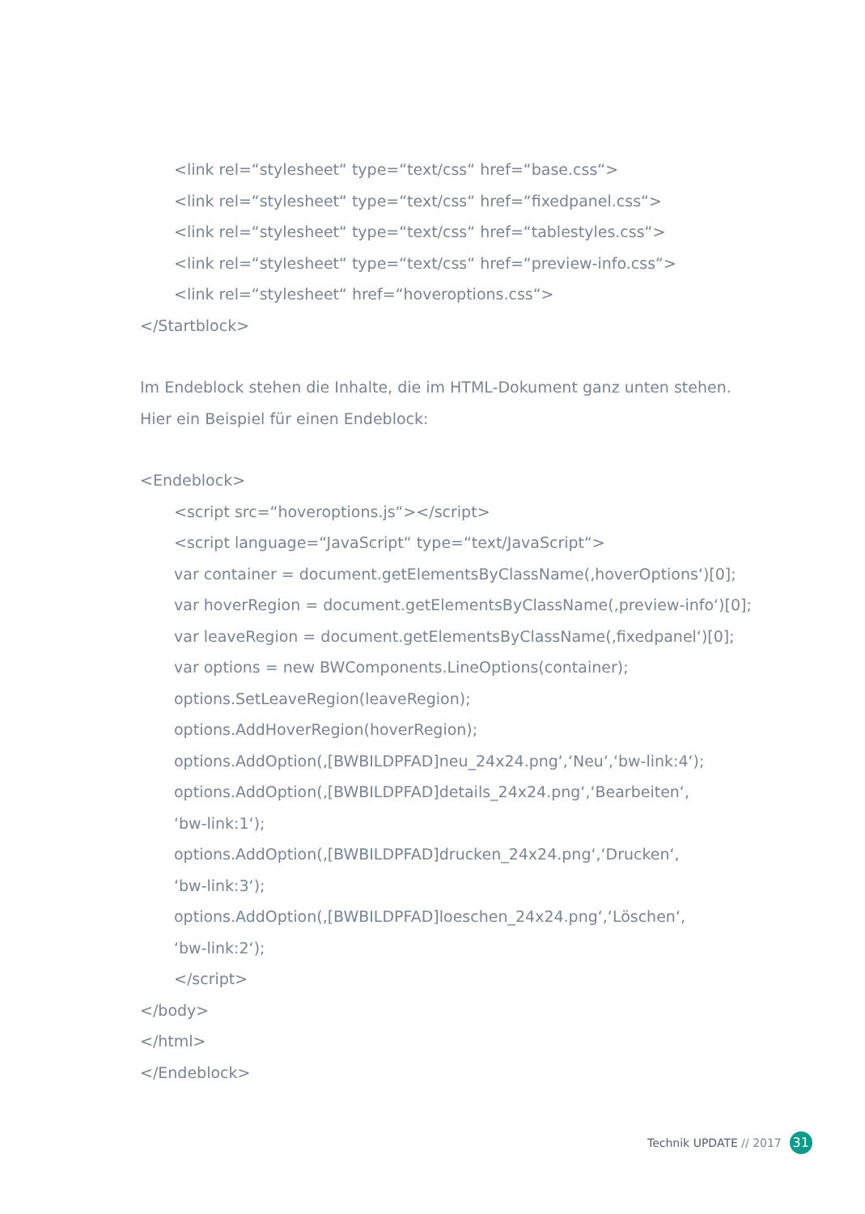<link rel=“stylesheet“ type=“text/css“ href=“base.css“>
<link rel=“stylesheet“ type=“text/css“ href=“fixedpanel.css“>
<link rel=“stylesheet“ type=“text/css“ href=“tablestyles.css“>
<link rel=“stylesheet“ type=“text/css“ href=“preview-info.css“>
<link rel=“stylesheet“ href=“hoveroptions.css“>
</Startblock>
Im Endeblock stehen die Inhalte, die im HTML-Dokument ganz unten stehen.
Hier ein Beispiel für einen Endeblock:
<Endeblock>
<script src=“hoveroptions.js“></script>
<script language=“JavaScript“ type=“text/JavaScript“>
var container = document.getElementsByClassName(‚hoverOptions‘)[0];
var hoverRegion = document.getElementsByClassName(‚preview-info‘)[0];
var leaveRegion = document.getElementsByClassName(‚fixedpanel‘)[0];
var options = new BWComponents.LineOptions(container);
options.SetLeaveRegion(leaveRegion);
options.AddHoverRegion(hoverRegion);
options.AddOption(‚[BWBILDPFAD]neu_24x24.png‘,‘Neu‘,‘bw-link:4‘);
options.AddOption(‚[BWBILDPFAD]details_24x24.png‘,‘Bearbeiten‘,
‘bw-link:1‘);
options.AddOption(‚[BWBILDPFAD]drucken_24x24.png‘,‘Drucken‘,
‘bw-link:3‘);
options.AddOption(‚[BWBILDPFAD]loeschen_24x24.png‘,‘Löschen‘,
‘bw-link:2‘);
</script>
</body>
</html>
</Endeblock>
Technik UPDATE // 2017 31